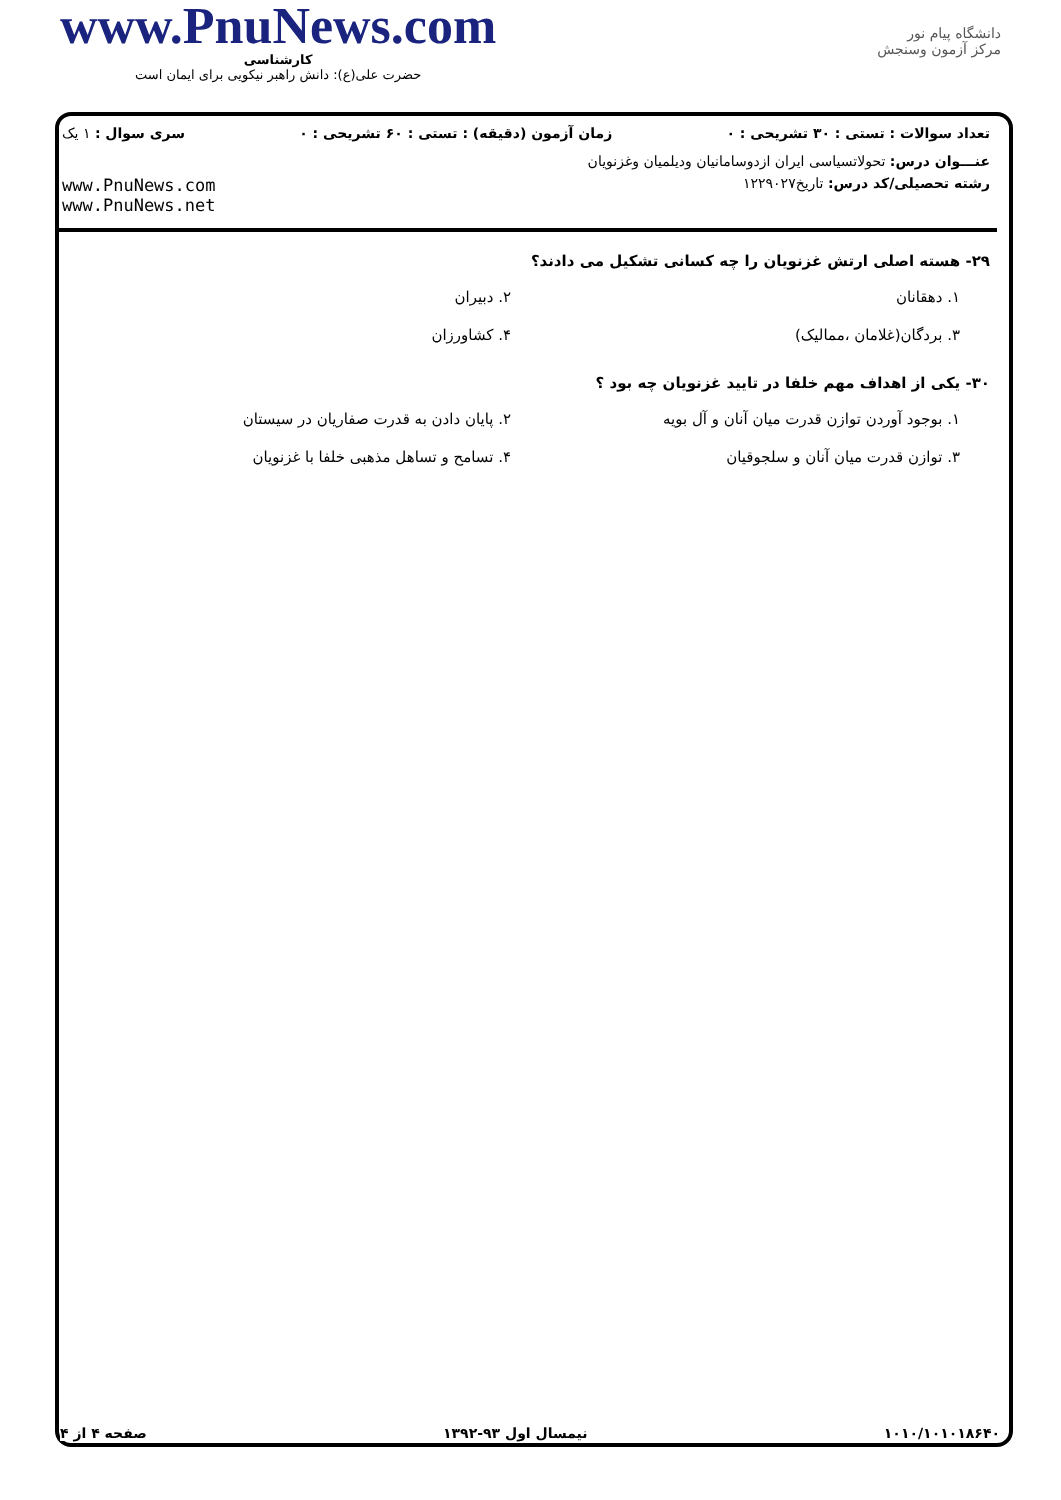www.PnuNews.com
کارشناسی
حضرت علی(ع): دانش راهبر نیکویی برای ایمان است
دانشگاه پیام نور
مرکز آزمون وسنجش
تعداد سوالات : تستی : ۳۰ تشریحی : ۰ زمان آزمون (دقیقه) : تستی : ۶۰ تشریحی : ۰ سری سوال : ۱ یک
عنـــوان درس: تحولاتسیاسی ایران ازدوسامانیان ودیلمیان وغزنویان
رشته تحصیلی/کد درس: تاریخ۱۲۲۹۰۲۷ www.PnuNews.com
www.PnuNews.net
۲۹- هسته اصلی ارتش غزنویان را چه کسانی تشکیل می دادند؟
۱. دهقانان ۲. دبیران ۳. بردگان(غلامان ،ممالیک) ۴. کشاورزان
۳۰- یکی از اهداف مهم خلفا در تایید غزنویان چه بود ؟
۱. بوجود آوردن توازن قدرت میان آنان و آل بویه ۲. پایان دادن به قدرت صفاریان در سیستان ۳. توازن قدرت میان آنان و سلجوقیان ۴. تسامح و تساهل مذهبی خلفا با غزنویان
۱۰۱۰/۱۰۱۰۱۸۶۴۰ نیمسال اول ۹۳-۱۳۹۲ صفحه ۴ از ۴